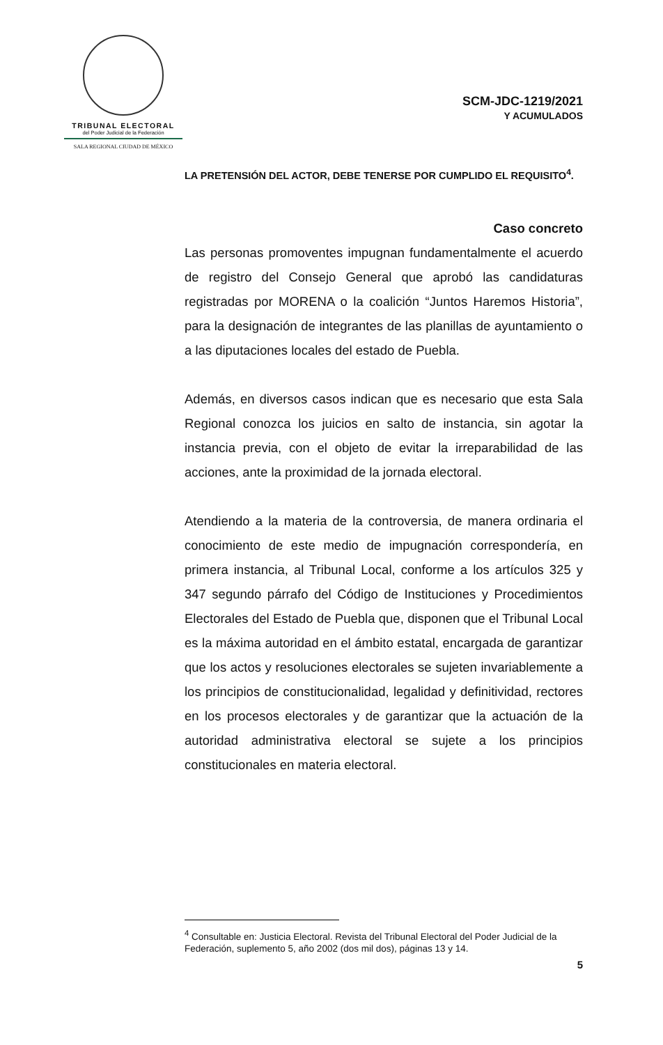TRIBUNAL ELECTORAL
del Poder Judicial de la Federación
SALA REGIONAL CIUDAD DE MÉXICO
SCM-JDC-1219/2021
Y ACUMULADOS
LA PRETENSIÓN DEL ACTOR, DEBE TENERSE POR CUMPLIDO EL REQUISITO<sup>4</sup>.
Caso concreto
Las personas promoventes impugnan fundamentalmente el acuerdo de registro del Consejo General que aprobó las candidaturas registradas por MORENA o la coalición “Juntos Haremos Historia”, para la designación de integrantes de las planillas de ayuntamiento o a las diputaciones locales del estado de Puebla.
Además, en diversos casos indican que es necesario que esta Sala Regional conozca los juicios en salto de instancia, sin agotar la instancia previa, con el objeto de evitar la irreparabilidad de las acciones, ante la proximidad de la jornada electoral.
Atendiendo a la materia de la controversia, de manera ordinaria el conocimiento de este medio de impugnación correspondería, en primera instancia, al Tribunal Local, conforme a los artículos 325 y 347 segundo párrafo del Código de Instituciones y Procedimientos Electorales del Estado de Puebla que, disponen que el Tribunal Local es la máxima autoridad en el ámbito estatal, encargada de garantizar que los actos y resoluciones electorales se sujeten invariablemente a los principios de constitucionalidad, legalidad y definitividad, rectores en los procesos electorales y de garantizar que la actuación de la autoridad administrativa electoral se sujete a los principios constitucionales en materia electoral.
<sup>4</sup> Consultable en: Justicia Electoral. Revista del Tribunal Electoral del Poder Judicial de la Federación, suplemento 5, año 2002 (dos mil dos), páginas 13 y 14.
5